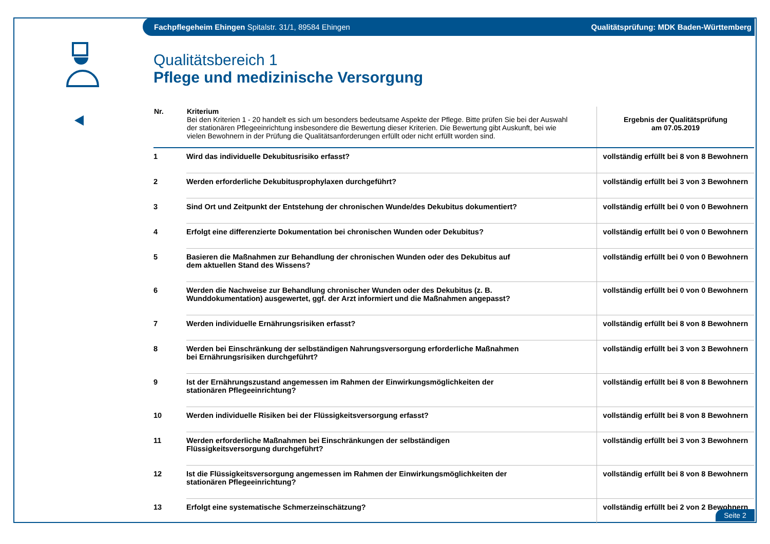Fachpflegeheim Ehingen Spitalstr. 31/1, 89584 Ehingen Qualitätsprüfung: MDK Baden-Württemberg
Qualitätsbereich 1
Pflege und medizinische Versorgung
| Nr. | Kriterium Bei den Kriterien 1 - 20 handelt es sich um besonders bedeutsame Aspekte der Pflege. Bitte prüfen Sie bei der Auswahl der stationären Pflegeeinrichtung insbesondere die Bewertung dieser Kriterien. Die Bewertung gibt Auskunft, bei wie vielen Bewohnern in der Prüfung die Qualitätsanforderungen erfüllt oder nicht erfüllt worden sind. | Ergebnis der Qualitätsprüfung am 07.05.2019 |
| --- | --- | --- |
| 1 | Wird das individuelle Dekubitusrisiko erfasst? | vollständig erfüllt bei 8 von 8 Bewohnern |
| 2 | Werden erforderliche Dekubitusprophylaxen durchgeführt? | vollständig erfüllt bei 3 von 3 Bewohnern |
| 3 | Sind Ort und Zeitpunkt der Entstehung der chronischen Wunde/des Dekubitus dokumentiert? | vollständig erfüllt bei 0 von 0 Bewohnern |
| 4 | Erfolgt eine differenzierte Dokumentation bei chronischen Wunden oder Dekubitus? | vollständig erfüllt bei 0 von 0 Bewohnern |
| 5 | Basieren die Maßnahmen zur Behandlung der chronischen Wunden oder des Dekubitus auf dem aktuellen Stand des Wissens? | vollständig erfüllt bei 0 von 0 Bewohnern |
| 6 | Werden die Nachweise zur Behandlung chronischer Wunden oder des Dekubitus (z. B. Wunddokumentation) ausgewertet, ggf. der Arzt informiert und die Maßnahmen angepasst? | vollständig erfüllt bei 0 von 0 Bewohnern |
| 7 | Werden individuelle Ernährungsrisiken erfasst? | vollständig erfüllt bei 8 von 8 Bewohnern |
| 8 | Werden bei Einschränkung der selbständigen Nahrungsversorgung erforderliche Maßnahmen bei Ernährungsrisiken durchgeführt? | vollständig erfüllt bei 3 von 3 Bewohnern |
| 9 | Ist der Ernährungszustand angemessen im Rahmen der Einwirkungsmöglichkeiten der stationären Pflegeeinrichtung? | vollständig erfüllt bei 8 von 8 Bewohnern |
| 10 | Werden individuelle Risiken bei der Flüssigkeitsversorgung erfasst? | vollständig erfüllt bei 8 von 8 Bewohnern |
| 11 | Werden erforderliche Maßnahmen bei Einschränkungen der selbständigen Flüssigkeitsversorgung durchgeführt? | vollständig erfüllt bei 3 von 3 Bewohnern |
| 12 | Ist die Flüssigkeitsversorgung angemessen im Rahmen der Einwirkungsmöglichkeiten der stationären Pflegeeinrichtung? | vollständig erfüllt bei 8 von 8 Bewohnern |
| 13 | Erfolgt eine systematische Schmerzeinschätzung? | vollständig erfüllt bei 2 von 2 Bewohnern |
Seite 2